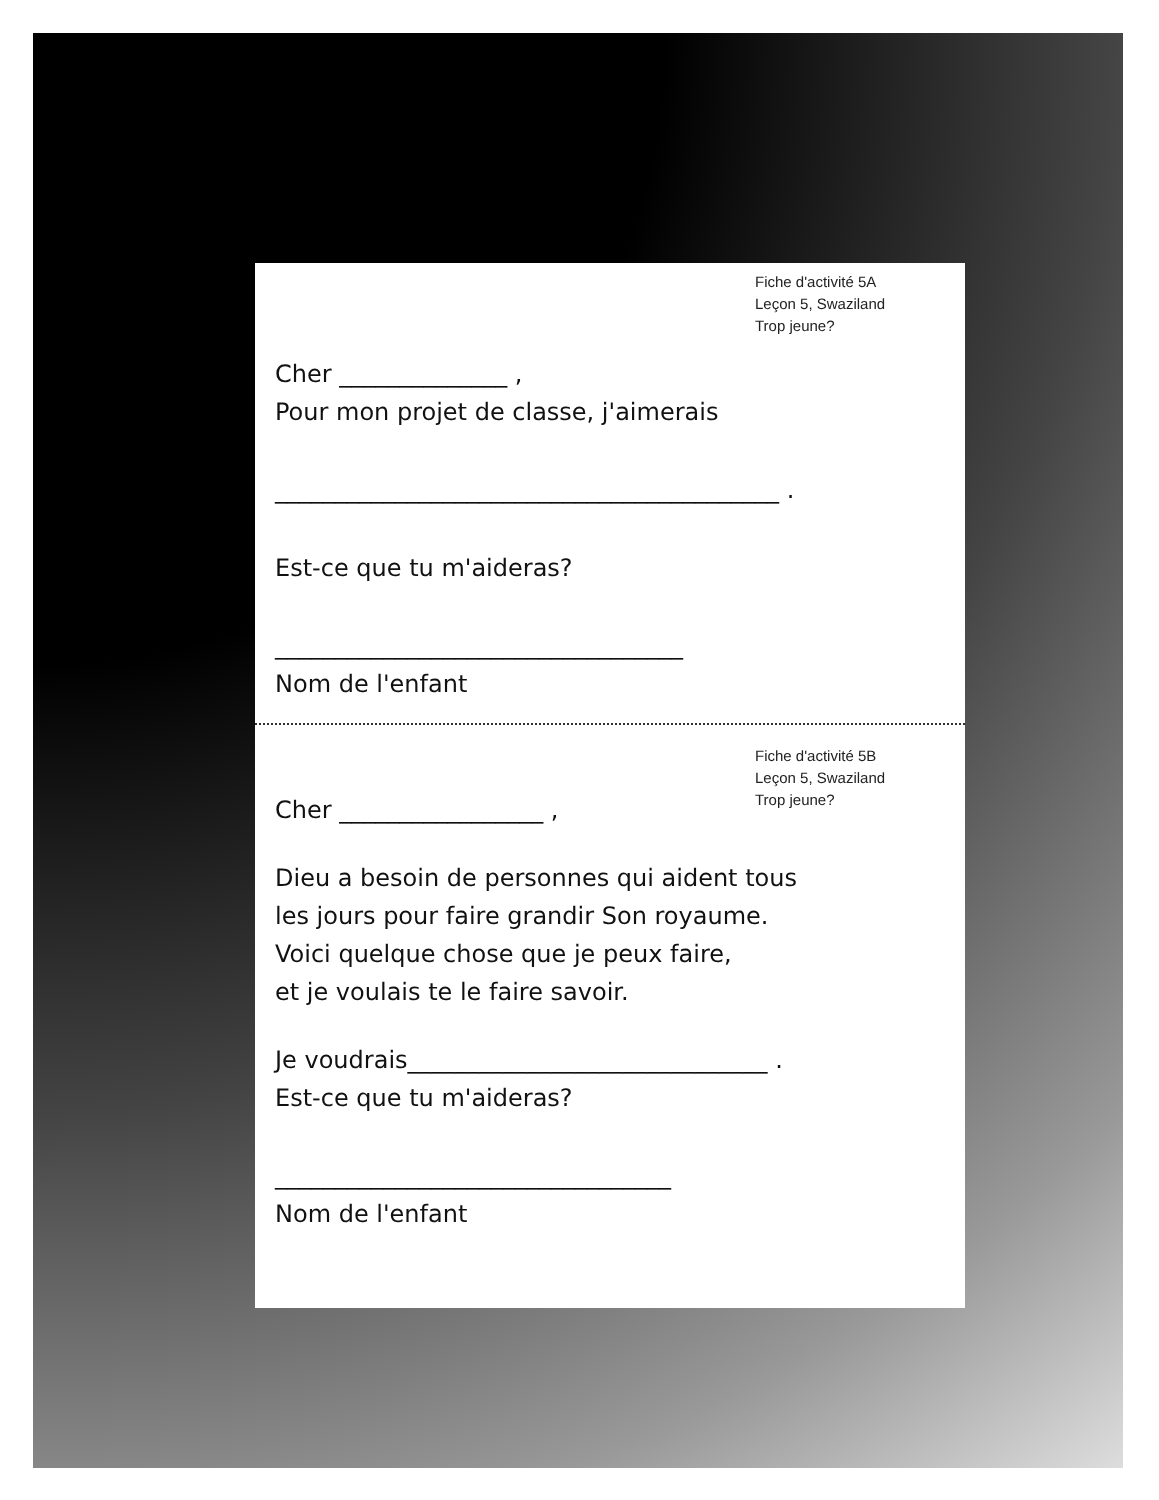Fiche d'activité 5A
Leçon 5, Swaziland
Trop jeune?
Cher ______________ ,
Pour mon projet de classe, j'aimerais
__________________________________________ .
Est-ce que tu m'aideras?
__________________________________
Nom de l'enfant
Fiche d'activité 5B
Leçon 5, Swaziland
Trop jeune?
Cher _________________ ,
Dieu a besoin de personnes qui aident tous
les jours pour faire grandir Son royaume.
Voici quelque chose que je peux faire,
et je voulais te le faire savoir.
Je voudrais______________________________ .
Est-ce que tu m'aideras?
_________________________________
Nom de l'enfant